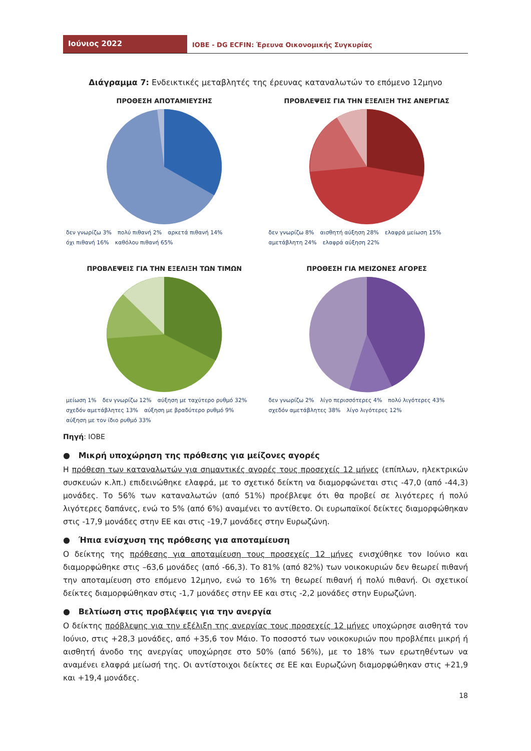Ιούνιος 2022
ΙΟΒΕ - DG ECFIN: Έρευνα Οικονομικής Συγκυρίας
Διάγραμμα 7: Ενδεικτικές μεταβλητές της έρευνας καταναλωτών το επόμενο 12μηνο
ΠΡΟΘΕΣΗ ΑΠΟΤΑΜΙΕΥΣΗΣ
δεν γνωρίζω 3% πολύ πιθανή 2% αρκετά πιθανή 14% όχι πιθανή 16% καθόλου πιθανή 65%
ΠΡΟΒΛΕΨΕΙΣ ΓΙΑ ΤΗΝ ΕΞΕΛΙΞΗ ΤΗΣ ΑΝΕΡΓΙΑΣ
δεν γνωρίζω 8% αισθητή αύξηση 28% ελαφρά μείωση 15% αμετάβλητη 24% ελαφρά αύξηση 22%
ΠΡΟΒΛΕΨΕΙΣ ΓΙΑ ΤΗΝ ΕΞΕΛΙΞΗ ΤΩΝ ΤΙΜΩΝ
μείωση 1% δεν γνωρίζω 12% αύξηση με ταχύτερο ρυθμό 32% σχεδόν αμετάβλητες 13% αύξηση με βραδύτερο ρυθμό 9% αύξηση με τον ίδιο ρυθμό 33%
ΠΡΟΘΕΣΗ ΓΙΑ ΜΕΙΖΟΝΕΣ ΑΓΟΡΕΣ
δεν γνωρίζω 2% λίγο περισσότερες 4% πολύ λιγότερες 43% σχεδόν αμετάβλητες 38% λίγο λιγότερες 12%
Πηγή: ΙΟΒΕ
● Μικρή υποχώρηση της πρόθεσης για μείζονες αγορές
Η πρόθεση των καταναλωτών για σημαντικές αγορές τους προσεχείς 12 μήνες (επίπλων, ηλεκτρικών συσκευών κ.λπ.) επιδεινώθηκε ελαφρά, με το σχετικό δείκτη να διαμορφώνεται στις -47,0 (από -44,3) μονάδες. Το 56% των καταναλωτών (από 51%) προέβλεψε ότι θα προβεί σε λιγότερες ή πολύ λιγότερες δαπάνες, ενώ το 5% (από 6%) αναμένει το αντίθετο. Οι ευρωπαϊκοί δείκτες διαμορφώθηκαν στις -17,9 μονάδες στην ΕΕ και στις -19,7 μονάδες στην Ευρωζώνη.
● Ήπια ενίσχυση της πρόθεσης για αποταμίευση
Ο δείκτης της πρόθεσης για αποταμίευση τους προσεχείς 12 μήνες ενισχύθηκε τον Ιούνιο και διαμορφώθηκε στις –63,6 μονάδες (από -66,3). Το 81% (από 82%) των νοικοκυριών δεν θεωρεί πιθανή την αποταμίευση στο επόμενο 12μηνο, ενώ το 16% τη θεωρεί πιθανή ή πολύ πιθανή. Οι σχετικοί δείκτες διαμορφώθηκαν στις -1,7 μονάδες στην ΕΕ και στις -2,2 μονάδες στην Ευρωζώνη.
● Βελτίωση στις προβλέψεις για την ανεργία
Ο δείκτης πρόβλεψης για την εξέλιξη της ανεργίας τους προσεχείς 12 μήνες υποχώρησε αισθητά τον Ιούνιο, στις +28,3 μονάδες, από +35,6 τον Μάιο. Το ποσοστό των νοικοκυριών που προβλέπει μικρή ή αισθητή άνοδο της ανεργίας υποχώρησε στο 50% (από 56%), με το 18% των ερωτηθέντων να αναμένει ελαφρά μείωσή της. Οι αντίστοιχοι δείκτες σε ΕΕ και Ευρωζώνη διαμορφώθηκαν στις +21,9 και +19,4 μονάδες.
18